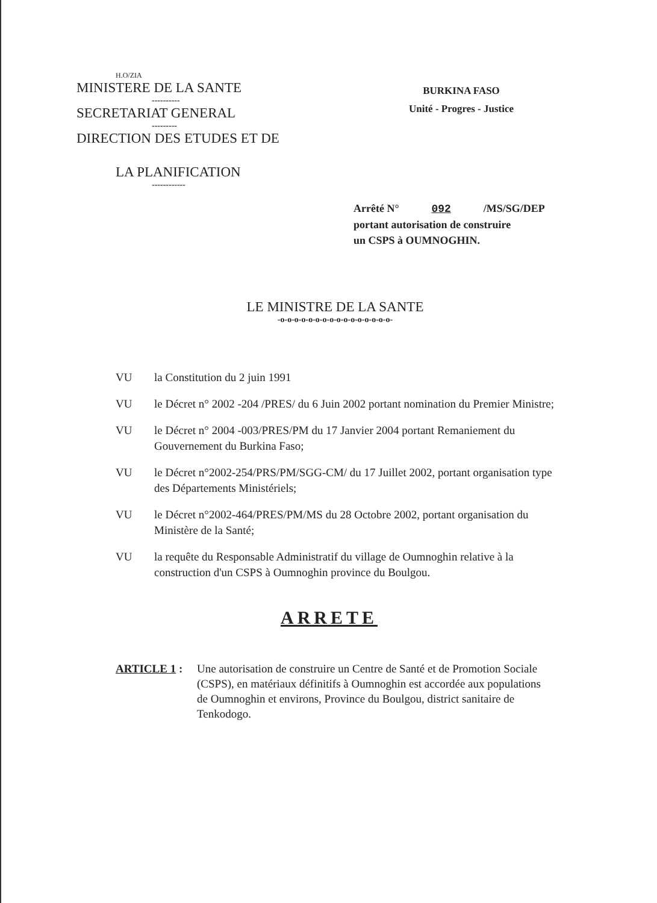H.O/ZIA
MINISTERE DE LA SANTE
----------
SECRETARIAT GENERAL
---------
DIRECTION DES ETUDES ET DE
LA PLANIFICATION
------------
BURKINA FASO
Unité - Progres - Justice
Arrêté N° 092 /MS/SG/DEP
portant autorisation de construire
un CSPS à OUMNOGHIN.
LE MINISTRE DE LA SANTE
-o-o-o-o-o-o-o-o-o-o-o-o-o-o-o-o-
VU la Constitution du 2 juin 1991
VU le Décret n° 2002 -204 /PRES/ du 6 Juin 2002 portant nomination du Premier Ministre;
VU le Décret n° 2004 -003/PRES/PM du 17 Janvier 2004 portant Remaniement du Gouvernement du Burkina Faso;
VU le Décret n°2002-254/PRS/PM/SGG-CM/ du 17 Juillet 2002, portant organisation type des Départements Ministériels;
VU le Décret n°2002-464/PRES/PM/MS du 28 Octobre 2002, portant organisation du Ministère de la Santé;
VU la requête du Responsable Administratif du village de Oumnoghin relative à la construction d'un CSPS à Oumnoghin province du Boulgou.
ARRETE
ARTICLE 1 : Une autorisation de construire un Centre de Santé et de Promotion Sociale (CSPS), en matériaux définitifs à Oumnoghin est accordée aux populations de Oumnoghin et environs, Province du Boulgou, district sanitaire de Tenkodogo.